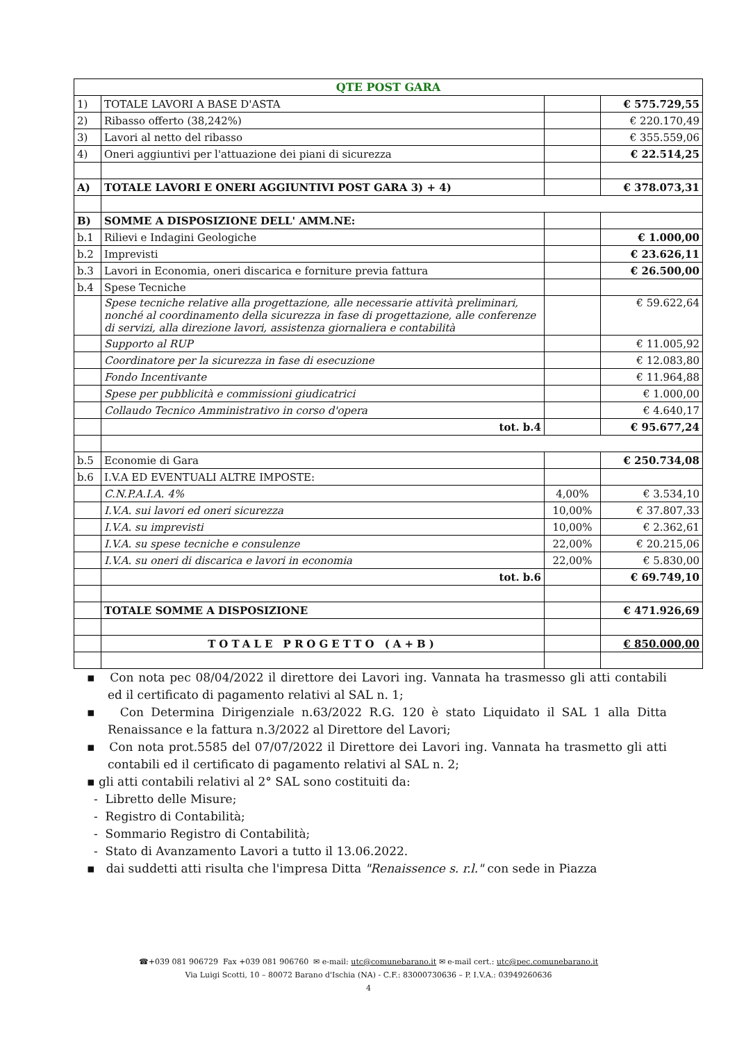| QTE POST GARA | | | |
| --- | --- | --- | --- |
| 1) | TOTALE LAVORI A BASE D'ASTA | | € 575.729,55 |
| 2) | Ribasso offerto (38,242%) | | € 220.170,49 |
| 3) | Lavori al netto del ribasso | | € 355.559,06 |
| 4) | Oneri aggiuntivi per l'attuazione dei piani di sicurezza | | € 22.514,25 |
| A) | TOTALE LAVORI E ONERI AGGIUNTIVI POST GARA 3) + 4) | | € 378.073,31 |
| B) | SOMME A DISPOSIZIONE DELL' AMM.NE: | | |
| b.1 | Rilievi e Indagini Geologiche | | € 1.000,00 |
| b.2 | Imprevisti | | € 23.626,11 |
| b.3 | Lavori in Economia, oneri discarica e forniture previa fattura | | € 26.500,00 |
| b.4 | Spese Tecniche | | |
| | Spese tecniche relative alla progettazione, alle necessarie attività preliminari, nonché al coordinamento della sicurezza in fase di progettazione, alle conferenze di servizi, alla direzione lavori, assistenza giornaliera e contabilità | | € 59.622,64 |
| | Supporto al RUP | | € 11.005,92 |
| | Coordinatore per la sicurezza in fase di esecuzione | | € 12.083,80 |
| | Fondo Incentivante | | € 11.964,88 |
| | Spese per pubblicità e commissioni giudicatrici | | € 1.000,00 |
| | Collaudo Tecnico Amministrativo in corso d'opera | | € 4.640,17 |
| | tot. b.4 | | € 95.677,24 |
| b.5 | Economie di Gara | | € 250.734,08 |
| b.6 | I.V.A ED EVENTUALI ALTRE IMPOSTE: | | |
| | C.N.P.A.I.A. 4% | 4,00% | € 3.534,10 |
| | I.V.A. sui lavori ed oneri sicurezza | 10,00% | € 37.807,33 |
| | I.V.A. su imprevisti | 10,00% | € 2.362,61 |
| | I.V.A. su spese tecniche e consulenze | 22,00% | € 20.215,06 |
| | I.V.A. su oneri di discarica e lavori in economia | 22,00% | € 5.830,00 |
| | tot. b.6 | | € 69.749,10 |
| | TOTALE SOMME A DISPOSIZIONE | | € 471.926,69 |
| | TOTALE PROGETTO (A+B) | | € 850.000,00 |
▪ Con nota pec 08/04/2022 il direttore dei Lavori ing. Vannata ha trasmesso gli atti contabili ed il certificato di pagamento relativi al SAL n. 1;
▪ Con Determina Dirigenziale n.63/2022 R.G. 120 è stato Liquidato il SAL 1 alla Ditta Renaissance e la fattura n.3/2022 al Direttore del Lavori;
▪ Con nota prot.5585 del 07/07/2022 il Direttore dei Lavori ing. Vannata ha trasmetto gli atti contabili ed il certificato di pagamento relativi al SAL n. 2;
▪ gli atti contabili relativi al 2° SAL sono costituiti da:
- Libretto delle Misure;
- Registro di Contabilità;
- Sommario Registro di Contabilità;
- Stato di Avanzamento Lavori a tutto il 13.06.2022.
▪ dai suddetti atti risulta che l'impresa Ditta "Renaissence s. r.l." con sede in Piazza
☎+039 081 906729 Fax +039 081 906760 ✉ e-mail: utc@comunebarano.it ✉ e-mail cert.: utc@pec.comunebarano.it
Via Luigi Scotti, 10 – 80072 Barano d'Ischia (NA) - C.F.: 83000730636 – P. I.V.A.: 03949260636
4